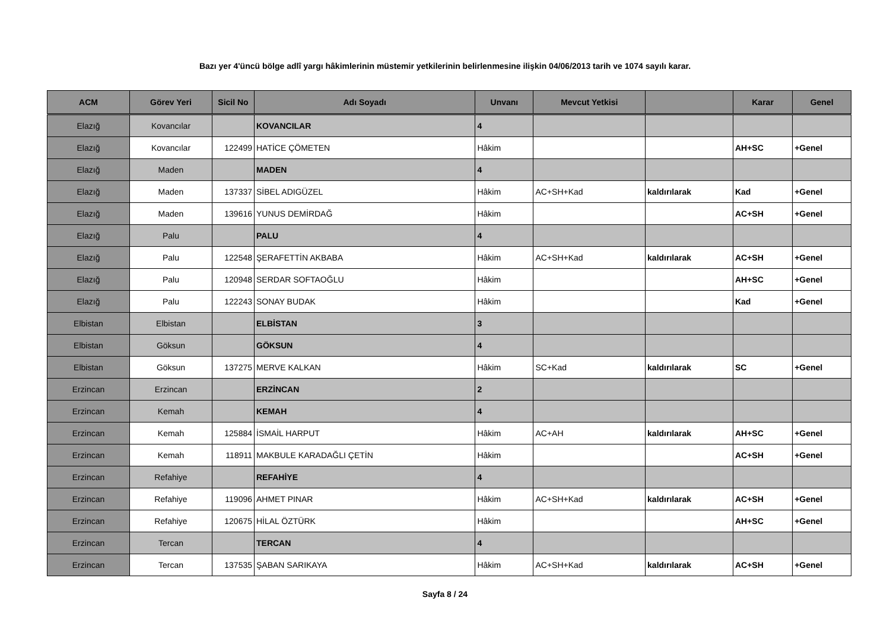Bazı yer 4'üncü bölge adlî yargı hâkimlerinin müstemir yetkilerinin belirlenmesine ilişkin 04/06/2013 tarih ve 1074 sayılı karar.
| ACM | Görev Yeri | Sicil No | Adı Soyadı | Unvanı | Mevcut Yetkisi | | Karar | Genel |
| --- | --- | --- | --- | --- | --- | --- | --- | --- |
| Elazığ | Kovancılar | | KOVANCILAR | 4 | | | | |
| Elazığ | Kovancılar | 122499 | HATİCE ÇÖMETEN | Hâkim | | | AH+SC | +Genel |
| Elazığ | Maden | | MADEN | 4 | | | | |
| Elazığ | Maden | 137337 | SİBEL ADIGÜZEL | Hâkim | AC+SH+Kad | kaldırılarak | Kad | +Genel |
| Elazığ | Maden | 139616 | YUNUS DEMİRDAĞ | Hâkim | | | AC+SH | +Genel |
| Elazığ | Palu | | PALU | 4 | | | | |
| Elazığ | Palu | 122548 | ŞERAFETTİN AKBABA | Hâkim | AC+SH+Kad | kaldırılarak | AC+SH | +Genel |
| Elazığ | Palu | 120948 | SERDAR SOFTAOĞLU | Hâkim | | | AH+SC | +Genel |
| Elazığ | Palu | 122243 | SONAY BUDAK | Hâkim | | | Kad | +Genel |
| Elbistan | Elbistan | | ELBİSTAN | 3 | | | | |
| Elbistan | Göksun | | GÖKSUN | 4 | | | | |
| Elbistan | Göksun | 137275 | MERVE KALKAN | Hâkim | SC+Kad | kaldırılarak | SC | +Genel |
| Erzincan | Erzincan | | ERZİNCAN | 2 | | | | |
| Erzincan | Kemah | | KEMAH | 4 | | | | |
| Erzincan | Kemah | 125884 | İSMAİL HARPUT | Hâkim | AC+AH | kaldırılarak | AH+SC | +Genel |
| Erzincan | Kemah | 118911 | MAKBULE KARADAĞLI ÇETİN | Hâkim | | | AC+SH | +Genel |
| Erzincan | Refahiye | | REFAHİYE | 4 | | | | |
| Erzincan | Refahiye | 119096 | AHMET PINAR | Hâkim | AC+SH+Kad | kaldırılarak | AC+SH | +Genel |
| Erzincan | Refahiye | 120675 | HİLAL ÖZTÜRK | Hâkim | | | AH+SC | +Genel |
| Erzincan | Tercan | | TERCAN | 4 | | | | |
| Erzincan | Tercan | 137535 | ŞABAN SARIKAYA | Hâkim | AC+SH+Kad | kaldırılarak | AC+SH | +Genel |
Sayfa 8 / 24